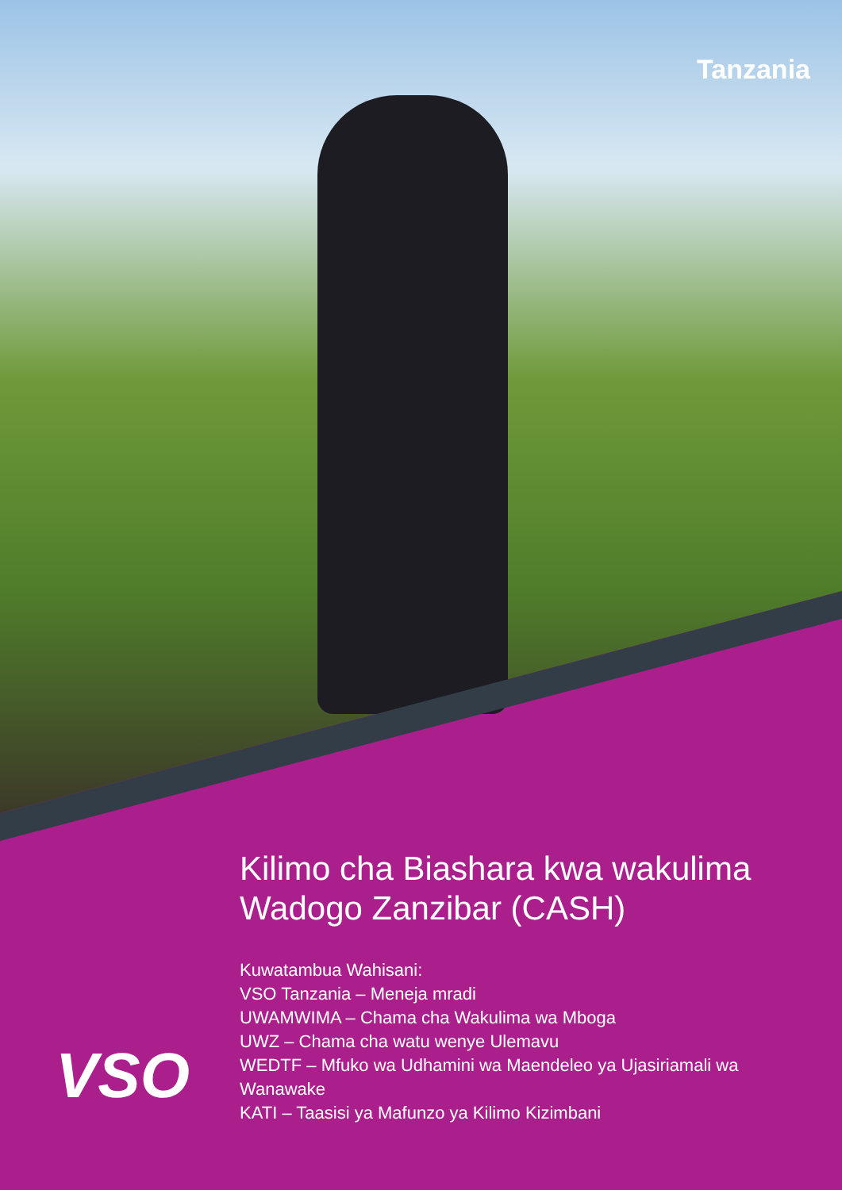Tanzania
Kilimo cha Biashara kwa wakulima Wadogo Zanzibar (CASH)
Kuwatambua Wahisani:
VSO Tanzania – Meneja mradi
UWAMWIMA – Chama cha Wakulima wa Mboga
UWZ – Chama cha watu wenye Ulemavu
WEDTF – Mfuko wa Udhamini wa Maendeleo ya Ujasiriamali wa Wanawake
KATI – Taasisi ya Mafunzo ya Kilimo Kizimbani
VSO